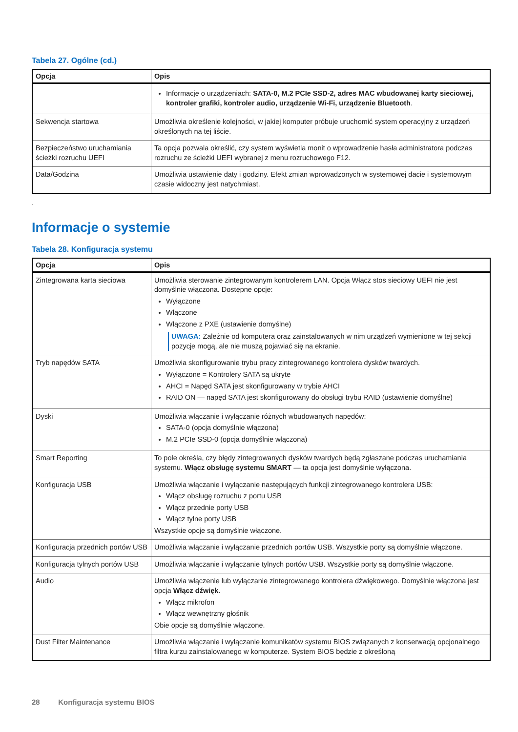Tabela 27. Ogólne (cd.)
| Opcja | Opis |
| --- | --- |
| | Informacje o urządzeniach: SATA-0, M.2 PCIe SSD-2, adres MAC wbudowanej karty sieciowej, kontroler grafiki, kontroler audio, urządzenie Wi-Fi, urządzenie Bluetooth . |
| Sekwencja startowa | Umożliwia określenie kolejności, w jakiej komputer próbuje uruchomić system operacyjny z urządzeń określonych na tej liście. |
| Bezpieczeństwo uruchamiania ścieżki rozruchu UEFI | Ta opcja pozwala określić, czy system wyświetla monit o wprowadzenie hasła administratora podczas rozruchu ze ścieżki UEFI wybranej z menu rozruchowego F12. |
| Data/Godzina | Umożliwia ustawienie daty i godziny. Efekt zmian wprowadzonych w systemowej dacie i systemowym czasie widoczny jest natychmiast. |
.
Informacje o systemie
Tabela 28. Konfiguracja systemu
| Opcja | Opis |
| --- | --- |
| Zintegrowana karta sieciowa | Umożliwia sterowanie zintegrowanym kontrolerem LAN. Opcja Włącz stos sieciowy UEFI nie jest domyślnie włączona. Dostępne opcje: Wyłączone Włączone Włączone z PXE (ustawienie domyślne) UWAGA: Zależnie od komputera oraz zainstalowanych w nim urządzeń wymienione w tej sekcji pozycje mogą, ale nie muszą pojawiać się na ekranie. |
| Tryb napędów SATA | Umożliwia skonfigurowanie trybu pracy zintegrowanego kontrolera dysków twardych. Wyłączone = Kontrolery SATA są ukryte AHCI = Napęd SATA jest skonfigurowany w trybie AHCI RAID ON — napęd SATA jest skonfigurowany do obsługi trybu RAID (ustawienie domyślne) |
| Dyski | Umożliwia włączanie i wyłączanie różnych wbudowanych napędów: SATA-0 (opcja domyślnie włączona) M.2 PCIe SSD-0 (opcja domyślnie włączona) |
| Smart Reporting | To pole określa, czy błędy zintegrowanych dysków twardych będą zgłaszane podczas uruchamiania systemu. Włącz obsługę systemu SMART — ta opcja jest domyślnie wyłączona. |
| Konfiguracja USB | Umożliwia włączanie i wyłączanie następujących funkcji zintegrowanego kontrolera USB: Włącz obsługę rozruchu z portu USB Włącz przednie porty USB Włącz tylne porty USB Wszystkie opcje są domyślnie włączone. |
| Konfiguracja przednich portów USB | Umożliwia włączanie i wyłączanie przednich portów USB. Wszystkie porty są domyślnie włączone. |
| Konfiguracja tylnych portów USB | Umożliwia włączanie i wyłączanie tylnych portów USB. Wszystkie porty są domyślnie włączone. |
| Audio | Umożliwia włączenie lub wyłączanie zintegrowanego kontrolera dźwiękowego. Domyślnie włączona jest opcja Włącz dźwięk . Włącz mikrofon Włącz wewnętrzny głośnik Obie opcje są domyślnie włączone. |
| Dust Filter Maintenance | Umożliwia włączanie i wyłączanie komunikatów systemu BIOS związanych z konserwacją opcjonalnego filtra kurzu zainstalowanego w komputerze. System BIOS będzie z określoną |
28 Konfiguracja systemu BIOS